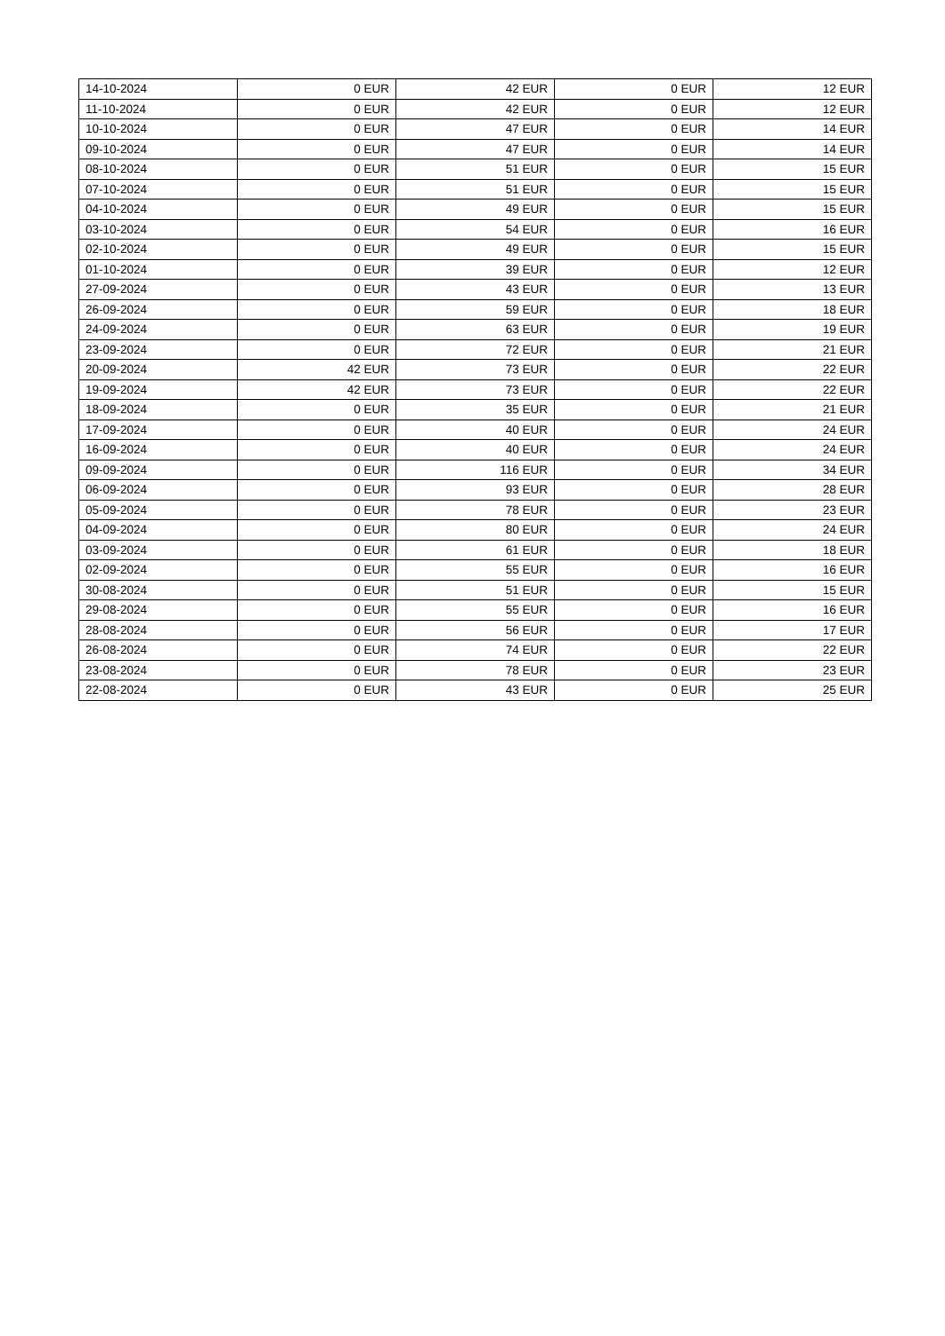| 14-10-2024 | 0 EUR | 42 EUR | 0 EUR | 12 EUR |
| 11-10-2024 | 0 EUR | 42 EUR | 0 EUR | 12 EUR |
| 10-10-2024 | 0 EUR | 47 EUR | 0 EUR | 14 EUR |
| 09-10-2024 | 0 EUR | 47 EUR | 0 EUR | 14 EUR |
| 08-10-2024 | 0 EUR | 51 EUR | 0 EUR | 15 EUR |
| 07-10-2024 | 0 EUR | 51 EUR | 0 EUR | 15 EUR |
| 04-10-2024 | 0 EUR | 49 EUR | 0 EUR | 15 EUR |
| 03-10-2024 | 0 EUR | 54 EUR | 0 EUR | 16 EUR |
| 02-10-2024 | 0 EUR | 49 EUR | 0 EUR | 15 EUR |
| 01-10-2024 | 0 EUR | 39 EUR | 0 EUR | 12 EUR |
| 27-09-2024 | 0 EUR | 43 EUR | 0 EUR | 13 EUR |
| 26-09-2024 | 0 EUR | 59 EUR | 0 EUR | 18 EUR |
| 24-09-2024 | 0 EUR | 63 EUR | 0 EUR | 19 EUR |
| 23-09-2024 | 0 EUR | 72 EUR | 0 EUR | 21 EUR |
| 20-09-2024 | 42 EUR | 73 EUR | 0 EUR | 22 EUR |
| 19-09-2024 | 42 EUR | 73 EUR | 0 EUR | 22 EUR |
| 18-09-2024 | 0 EUR | 35 EUR | 0 EUR | 21 EUR |
| 17-09-2024 | 0 EUR | 40 EUR | 0 EUR | 24 EUR |
| 16-09-2024 | 0 EUR | 40 EUR | 0 EUR | 24 EUR |
| 09-09-2024 | 0 EUR | 116 EUR | 0 EUR | 34 EUR |
| 06-09-2024 | 0 EUR | 93 EUR | 0 EUR | 28 EUR |
| 05-09-2024 | 0 EUR | 78 EUR | 0 EUR | 23 EUR |
| 04-09-2024 | 0 EUR | 80 EUR | 0 EUR | 24 EUR |
| 03-09-2024 | 0 EUR | 61 EUR | 0 EUR | 18 EUR |
| 02-09-2024 | 0 EUR | 55 EUR | 0 EUR | 16 EUR |
| 30-08-2024 | 0 EUR | 51 EUR | 0 EUR | 15 EUR |
| 29-08-2024 | 0 EUR | 55 EUR | 0 EUR | 16 EUR |
| 28-08-2024 | 0 EUR | 56 EUR | 0 EUR | 17 EUR |
| 26-08-2024 | 0 EUR | 74 EUR | 0 EUR | 22 EUR |
| 23-08-2024 | 0 EUR | 78 EUR | 0 EUR | 23 EUR |
| 22-08-2024 | 0 EUR | 43 EUR | 0 EUR | 25 EUR |